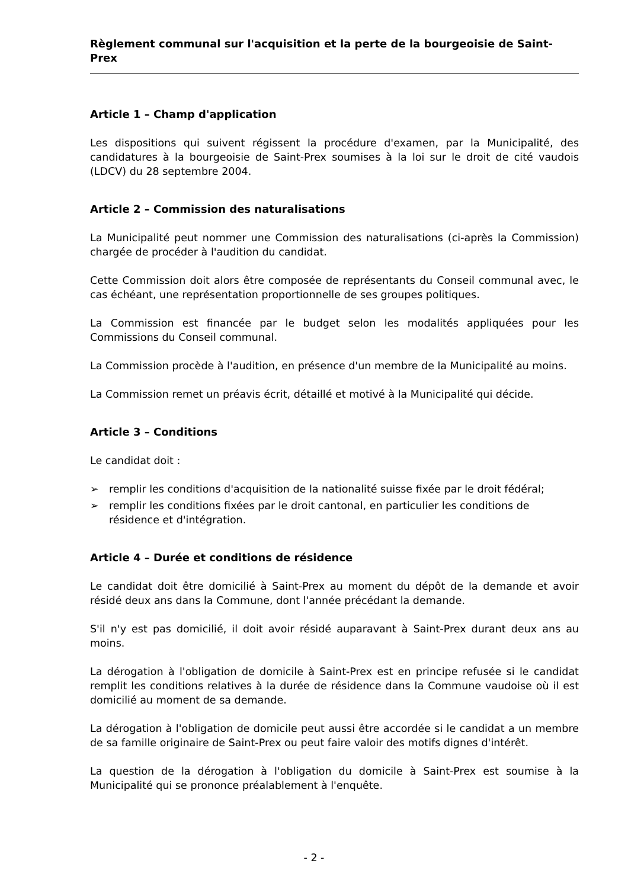Règlement communal sur l'acquisition et la perte de la bourgeoisie de Saint-Prex
Article 1 – Champ d'application
Les dispositions qui suivent régissent la procédure d'examen, par la Municipalité, des candidatures à la bourgeoisie de Saint-Prex soumises à la loi sur le droit de cité vaudois (LDCV) du 28 septembre 2004.
Article 2 – Commission des naturalisations
La Municipalité peut nommer une Commission des naturalisations (ci-après la Commission) chargée de procéder à l'audition du candidat.
Cette Commission doit alors être composée de représentants du Conseil communal avec, le cas échéant, une représentation proportionnelle de ses groupes politiques.
La Commission est financée par le budget selon les modalités appliquées pour les Commissions du Conseil communal.
La Commission procède à l'audition, en présence d'un membre de la Municipalité au moins.
La Commission remet un préavis écrit, détaillé et motivé à la Municipalité qui décide.
Article 3 – Conditions
Le candidat doit :
➢ remplir les conditions d'acquisition de la nationalité suisse fixée par le droit fédéral;
➢ remplir les conditions fixées par le droit cantonal, en particulier les conditions de résidence et d'intégration.
Article 4 – Durée et conditions de résidence
Le candidat doit être domicilié à Saint-Prex au moment du dépôt de la demande et avoir résidé deux ans dans la Commune, dont l'année précédant la demande.
S'il n'y est pas domicilié, il doit avoir résidé auparavant à Saint-Prex durant deux ans au moins.
La dérogation à l'obligation de domicile à Saint-Prex est en principe refusée si le candidat remplit les conditions relatives à la durée de résidence dans la Commune vaudoise où il est domicilié au moment de sa demande.
La dérogation à l'obligation de domicile peut aussi être accordée si le candidat a un membre de sa famille originaire de Saint-Prex ou peut faire valoir des motifs dignes d'intérêt.
La question de la dérogation à l'obligation du domicile à Saint-Prex est soumise à la Municipalité qui se prononce préalablement à l'enquête.
- 2 -